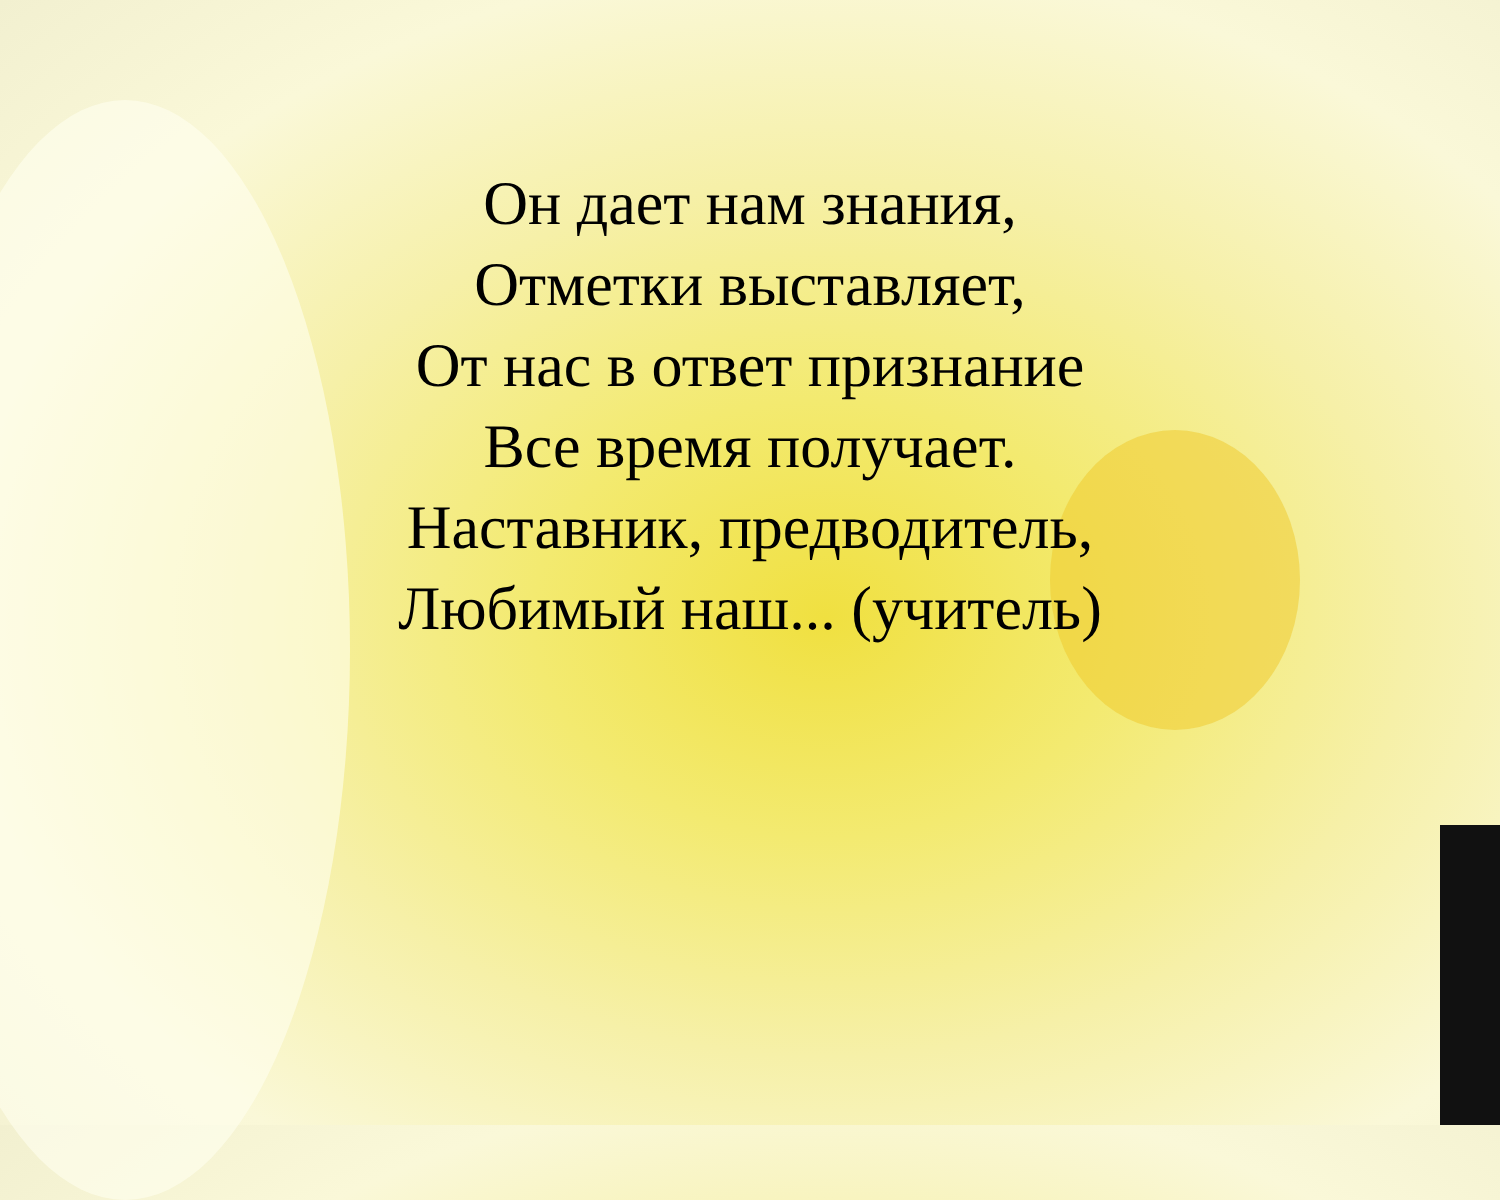Он дает нам знания,
Отметки выставляет,
От нас в ответ признание
Все время получает.
Наставник, предводитель,
Любимый наш... (учитель)